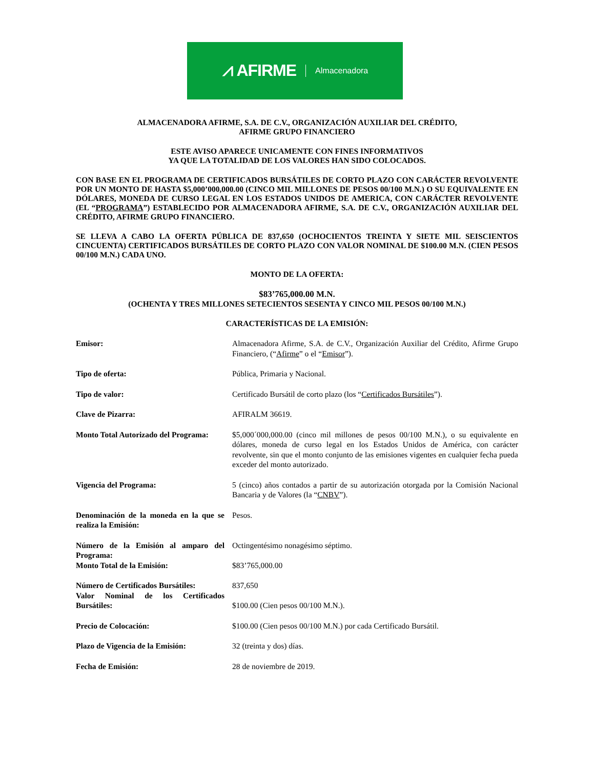⩘ AFIRME Almacenadora
ALMACENADORA AFIRME, S.A. DE C.V., ORGANIZACIÓN AUXILIAR DEL CRÉDITO,
AFIRME GRUPO FINANCIERO
ESTE AVISO APARECE UNICAMENTE CON FINES INFORMATIVOS
YA QUE LA TOTALIDAD DE LOS VALORES HAN SIDO COLOCADOS.
CON BASE EN EL PROGRAMA DE CERTIFICADOS BURSÁTILES DE CORTO PLAZO CON CARÁCTER REVOLVENTE POR UN MONTO DE HASTA $5,000’000,000.00 (CINCO MIL MILLONES DE PESOS 00/100 M.N.) O SU EQUIVALENTE EN DÓLARES, MONEDA DE CURSO LEGAL EN LOS ESTADOS UNIDOS DE AMERICA, CON CARÁCTER REVOLVENTE (EL “PROGRAMA”) ESTABLECIDO POR ALMACENADORA AFIRME, S.A. DE C.V., ORGANIZACIÓN AUXILIAR DEL CRÉDITO, AFIRME GRUPO FINANCIERO.
SE LLEVA A CABO LA OFERTA PÚBLICA DE 837,650 (OCHOCIENTOS TREINTA Y SIETE MIL SEISCIENTOS CINCUENTA) CERTIFICADOS BURSÁTILES DE CORTO PLAZO CON VALOR NOMINAL DE $100.00 M.N. (CIEN PESOS 00/100 M.N.) CADA UNO.
MONTO DE LA OFERTA:
$83’765,000.00 M.N.
(OCHENTA Y TRES MILLONES SETECIENTOS SESENTA Y CINCO MIL PESOS 00/100 M.N.)
CARACTERÍSTICAS DE LA EMISIÓN:
| Emisor: | Almacenadora Afirme, S.A. de C.V., Organización Auxiliar del Crédito, Afirme Grupo Financiero, (“ Afirme ” o el “ Emisor ”). |
| Tipo de oferta: | Pública, Primaria y Nacional. |
| Tipo de valor: | Certificado Bursátil de corto plazo (los “ Certificados Bursátiles ”). |
| Clave de Pizarra: | AFIRALM 36619. |
| Monto Total Autorizado del Programa: | $5,000´000,000.00 (cinco mil millones de pesos 00/100 M.N.), o su equivalente en dólares, moneda de curso legal en los Estados Unidos de América, con carácter revolvente, sin que el monto conjunto de las emisiones vigentes en cualquier fecha pueda exceder del monto autorizado. |
| Vigencia del Programa: | 5 (cinco) años contados a partir de su autorización otorgada por la Comisión Nacional Bancaria y de Valores (la “ CNBV ”). |
| Denominación de la moneda en la que se realiza la Emisión: | Pesos. |
| Número de la Emisión al amparo del Programa: | Octingentésimo nonagésimo séptimo. |
| Monto Total de la Emisión: | $83’765,000.00 |
| Número de Certificados Bursátiles: | 837,650 |
| Valor Nominal de los Certificados Bursátiles: | $100.00 (Cien pesos 00/100 M.N.). |
| Precio de Colocación: | $100.00 (Cien pesos 00/100 M.N.) por cada Certificado Bursátil. |
| Plazo de Vigencia de la Emisión: | 32 (treinta y dos) días. |
| Fecha de Emisión: | 28 de noviembre de 2019. |